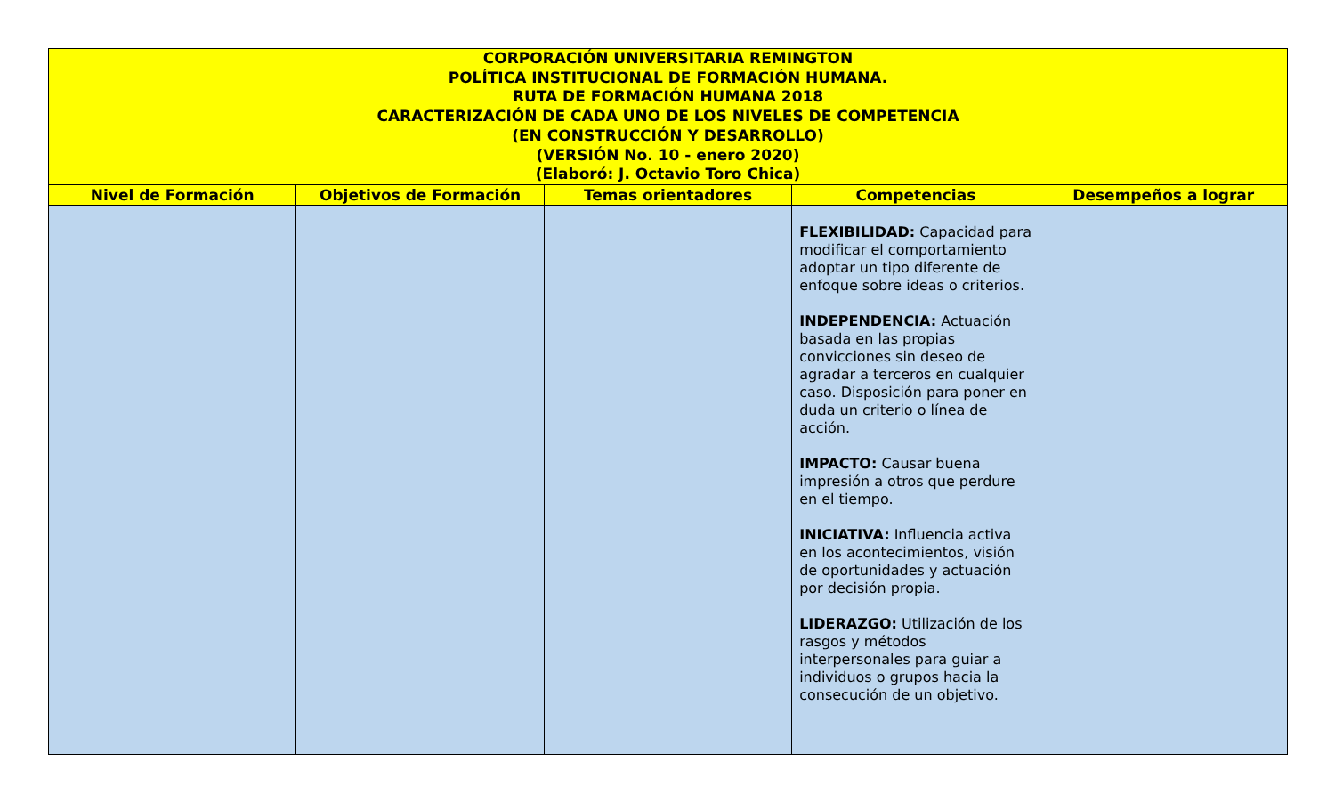| CORPORACIÓN UNIVERSITARIA REMINGTON POLÍTICA INSTITUCIONAL DE FORMACIÓN HUMANA. RUTA DE FORMACIÓN HUMANA 2018 CARACTERIZACIÓN DE CADA UNO DE LOS NIVELES DE COMPETENCIA (EN CONSTRUCCIÓN Y DESARROLLO) (VERSIÓN No. 10 - enero 2020) (Elaboró: J. Octavio Toro Chica) | | | | |
| Nivel de Formación | Objetivos de Formación | Temas orientadores | Competencias | Desempeños a lograr |
| | | | FLEXIBILIDAD: Capacidad para modificar el comportamiento adoptar un tipo diferente de enfoque sobre ideas o criterios. INDEPENDENCIA: Actuación basada en las propias convicciones sin deseo de agradar a terceros en cualquier caso. Disposición para poner en duda un criterio o línea de acción. IMPACTO: Causar buena impresión a otros que perdure en el tiempo. INICIATIVA: Influencia activa en los acontecimientos, visión de oportunidades y actuación por decisión propia. LIDERAZGO: Utilización de los rasgos y métodos interpersonales para guiar a individuos o grupos hacia la consecución de un objetivo. | |